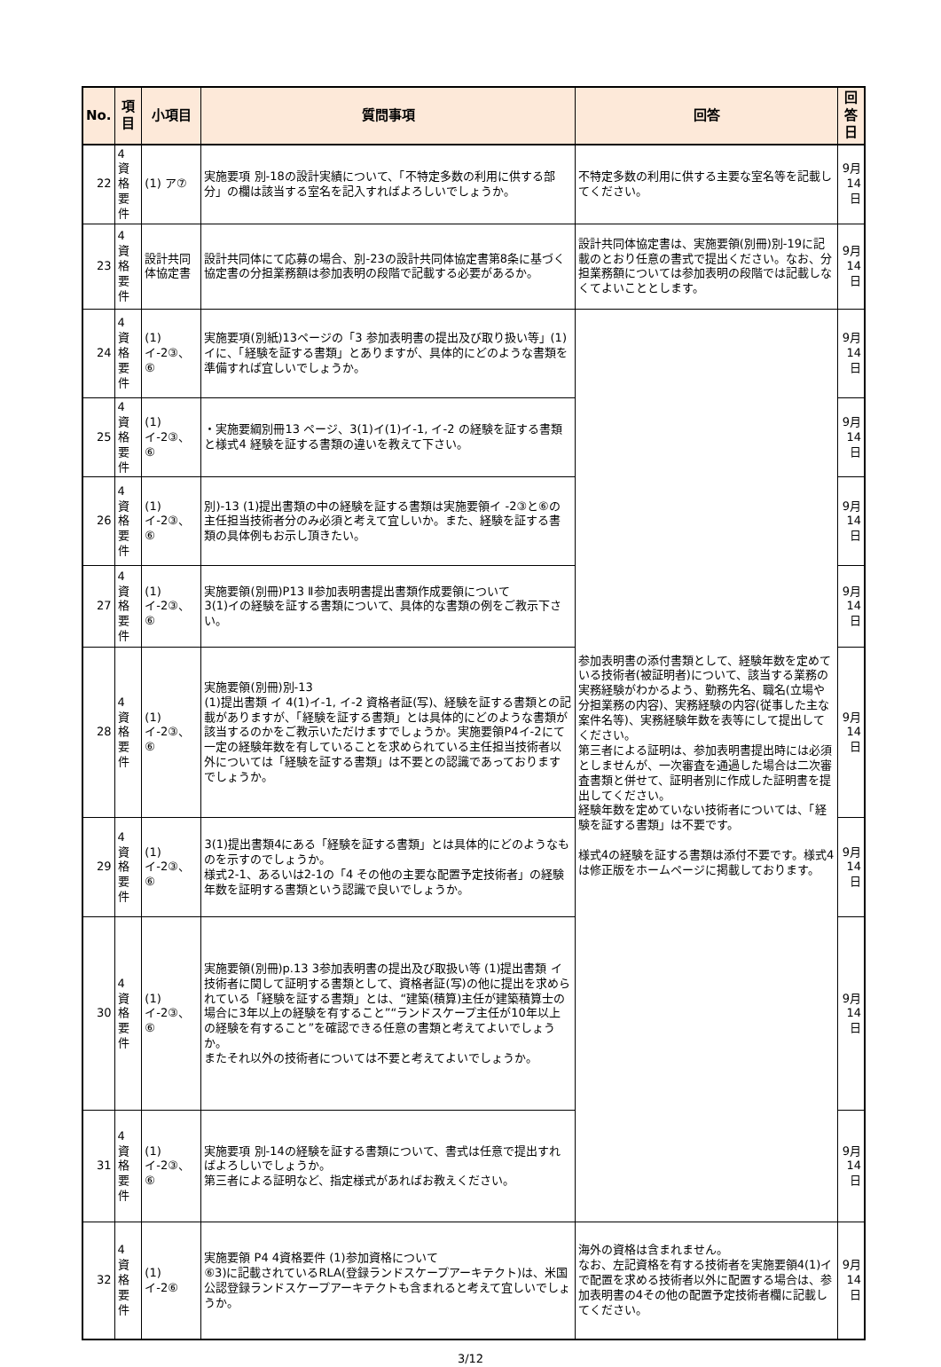| No. | 項目 | 小項目 | 質問事項 | 回答 | 回答日 |
| --- | --- | --- | --- | --- | --- |
| 22 | 4 資格要件 | (1) ア⑦ | 実施要項 別-18の設計実績について、「不特定多数の利用に供する部分」の欄は該当する室名を記入すればよろしいでしょうか。 | 不特定多数の利用に供する主要な室名等を記載してください。 | 9月14日 |
| 23 | 4 資格要件 | 設計共同体協定書 | 設計共同体にて応募の場合、別-23の設計共同体協定書第8条に基づく協定書の分担業務額は参加表明の段階で記載する必要があるか。 | 設計共同体協定書は、実施要領(別冊)別-19に記載のとおり任意の書式で提出ください。なお、分担業務額については参加表明の段階では記載しなくてよいこととします。 | 9月14日 |
| 24 | 4 資格要件 | (1) イ-2③、⑥ | 実施要項(別紙)13ページの「3 参加表明書の提出及び取り扱い等」(1)イに、「経験を証する書類」とありますが、具体的にどのような書類を準備すれば宜しいでしょうか。 | 参加表明書の添付書類として、経験年数を定めている技術者(被証明者)について、該当する業務の実務経験がわかるよう、勤務先名、職名(立場や分担業務の内容)、実務経験の内容(従事した主な案件名等)、実務経験年数を表等にして提出してください。 第三者による証明は、参加表明書提出時には必須としませんが、一次審査を通過した場合は二次審査書類と併せて、証明者別に作成した証明書を提出してください。 経験年数を定めていない技術者については、「経験を証する書類」は不要です。 様式4の経験を証する書類は添付不要です。様式4は修正版をホームページに掲載しております。 | 9月14日 |
| 25 | 4 資格要件 | (1) イ-2③、⑥ | ・実施要綱別冊13 ページ、3(1)イ(1)イ-1, イ-2 の経験を証する書類と様式4 経験を証する書類の違いを教えて下さい。 | | 9月14日 |
| 26 | 4 資格要件 | (1) イ-2③、⑥ | 別)-13 (1)提出書類の中の経験を証する書類は実施要領イ -2③と⑥の主任担当技術者分のみ必須と考えて宜しいか。また、経験を証する書類の具体例もお示し頂きたい。 | | 9月14日 |
| 27 | 4 資格要件 | (1) イ-2③、⑥ | 実施要領(別冊)P13 Ⅱ参加表明書提出書類作成要領について 3(1)イの経験を証する書類について、具体的な書類の例をご教示下さい。 | | 9月14日 |
| 28 | 4 資格要件 | (1) イ-2③、⑥ | 実施要領(別冊)別-13 (1)提出書類 イ 4(1)イ-1, イ-2 資格者証(写)、経験を証する書類との記載がありますが、「経験を証する書類」とは具体的にどのような書類が該当するのかをご教示いただけますでしょうか。実施要領P4イ-2にて一定の経験年数を有していることを求められている主任担当技術者以外については「経験を証する書類」は不要との認識であっておりますでしょうか。 | | 9月14日 |
| 29 | 4 資格要件 | (1) イ-2③、⑥ | 3(1)提出書類4にある「経験を証する書類」とは具体的にどのようなものを示すのでしょうか。 様式2-1、あるいは2-1の「4 その他の主要な配置予定技術者」の経験年数を証明する書類という認識で良いでしょうか。 | | 9月14日 |
| 30 | 4 資格要件 | (1) イ-2③、⑥ | 実施要領(別冊)p.13 3参加表明書の提出及び取扱い等 (1)提出書類 イ 技術者に関して証明する書類として、資格者証(写)の他に提出を求められている「経験を証する書類」とは、“建築(積算)主任が建築積算士の場合に3年以上の経験を有すること”“ランドスケープ主任が10年以上の経験を有すること”を確認できる任意の書類と考えてよいでしょうか。 またそれ以外の技術者については不要と考えてよいでしょうか。 | | 9月14日 |
| 31 | 4 資格要件 | (1) イ-2③、⑥ | 実施要項 別-14の経験を証する書類について、書式は任意で提出すればよろしいでしょうか。 第三者による証明など、指定様式があればお教えください。 | | 9月14日 |
| 32 | 4 資格要件 | (1) イ-2⑥ | 実施要領 P4 4資格要件 (1)参加資格について ⑥3)に記載されているRLA(登録ランドスケープアーキテクト)は、米国公認登録ランドスケープアーキテクトも含まれると考えて宜しいでしょうか。 | 海外の資格は含まれません。 なお、左記資格を有する技術者を実施要領4(1)イで配置を求める技術者以外に配置する場合は、参加表明書の4その他の配置予定技術者欄に記載してください。 | 9月14日 |
3/12